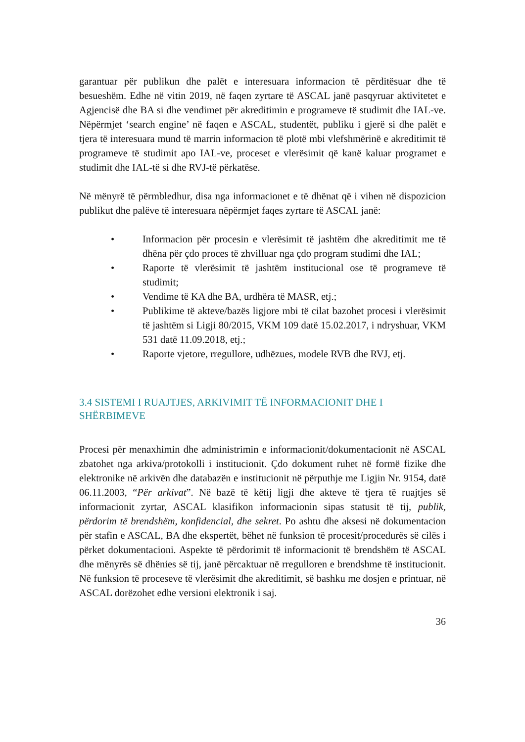garantuar për publikun dhe palët e interesuara informacion të përditësuar dhe të besueshëm. Edhe në vitin 2019, në faqen zyrtare të ASCAL janë pasqyruar aktivitetet e Agjencisë dhe BA si dhe vendimet për akreditimin e programeve të studimit dhe IAL-ve. Nëpërmjet ‘search engine’ në faqen e ASCAL, studentët, publiku i gjerë si dhe palët e tjera të interesuara mund të marrin informacion të plotë mbi vlefshmërinë e akreditimit të programeve të studimit apo IAL-ve, proceset e vlerësimit që kanë kaluar programet e studimit dhe IAL-të si dhe RVJ-të përkatëse.
Në mënyrë të përmbledhur, disa nga informacionet e të dhënat që i vihen në dispozicion publikut dhe palëve të interesuara nëpërmjet faqes zyrtare të ASCAL janë:
• Informacion për procesin e vlerësimit të jashtëm dhe akreditimit me të dhëna për çdo proces të zhvilluar nga çdo program studimi dhe IAL;
• Raporte të vlerësimit të jashtëm institucional ose të programeve të studimit;
• Vendime të KA dhe BA, urdhëra të MASR, etj.;
• Publikime të akteve/bazës ligjore mbi të cilat bazohet procesi i vlerësimit të jashtëm si Ligji 80/2015, VKM 109 datë 15.02.2017, i ndryshuar, VKM 531 datë 11.09.2018, etj.;
• Raporte vjetore, rregullore, udhëzues, modele RVB dhe RVJ, etj.
3.4 SISTEMI I RUAJTJES, ARKIVIMIT TË INFORMACIONIT DHE I SHËRBIMEVE
Procesi për menaxhimin dhe administrimin e informacionit/dokumentacionit në ASCAL zbatohet nga arkiva/protokolli i institucionit. Çdo dokument ruhet në formë fizike dhe elektronike në arkivën dhe databazën e institucionit në përputhje me Ligjin Nr. 9154, datë 06.11.2003, “Për arkivat”. Në bazë të këtij ligji dhe akteve të tjera të ruajtjes së informacionit zyrtar, ASCAL klasifikon informacionin sipas statusit të tij, publik, përdorim të brendshëm, konfidencial, dhe sekret. Po ashtu dhe aksesi në dokumentacion për stafin e ASCAL, BA dhe ekspertët, bëhet në funksion të procesit/procedurës së cilës i përket dokumentacioni. Aspekte të përdorimit të informacionit të brendshëm të ASCAL dhe mënyrës së dhënies së tij, janë përcaktuar në rregulloren e brendshme të institucionit. Në funksion të proceseve të vlerësimit dhe akreditimit, së bashku me dosjen e printuar, në ASCAL dorëzohet edhe versioni elektronik i saj.
36